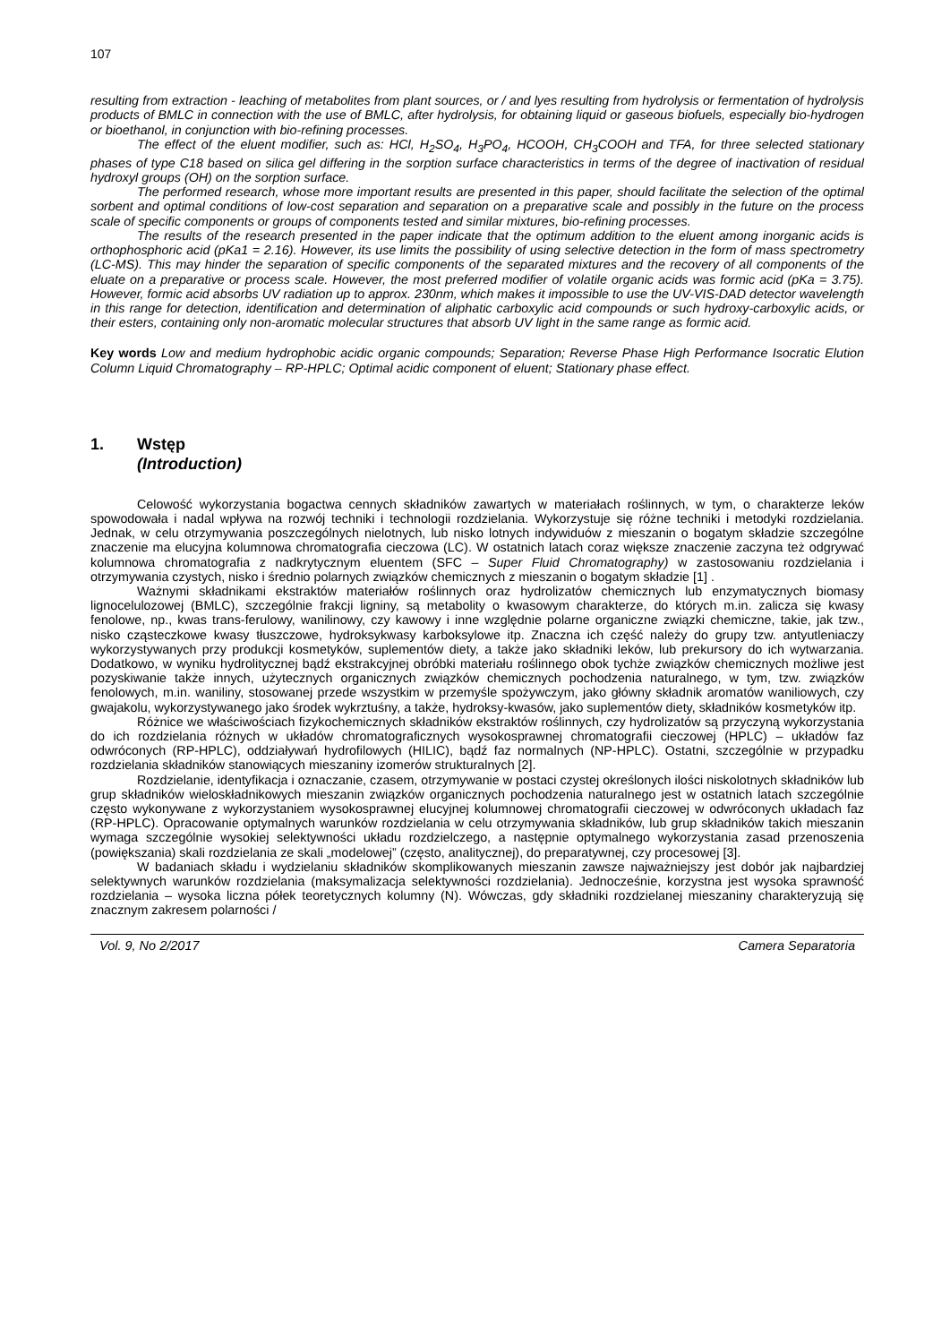107
resulting from extraction - leaching of metabolites from plant sources, or / and lyes resulting from hydrolysis or fermentation of hydrolysis products of BMLC in connection with the use of BMLC, after hydrolysis, for obtaining liquid or gaseous biofuels, especially bio-hydrogen or bioethanol, in conjunction with bio-refining processes.
The effect of the eluent modifier, such as: HCl, H<sub>2</sub>SO<sub>4</sub>, H<sub>3</sub>PO<sub>4</sub>, HCOOH, CH<sub>3</sub>COOH and TFA, for three selected stationary phases of type C18 based on silica gel differing in the sorption surface characteristics in terms of the degree of inactivation of residual hydroxyl groups (OH) on the sorption surface.
The performed research, whose more important results are presented in this paper, should facilitate the selection of the optimal sorbent and optimal conditions of low-cost separation and separation on a preparative scale and possibly in the future on the process scale of specific components or groups of components tested and similar mixtures, bio-refining processes.
The results of the research presented in the paper indicate that the optimum addition to the eluent among inorganic acids is orthophosphoric acid (pKa1 = 2.16). However, its use limits the possibility of using selective detection in the form of mass spectrometry (LC-MS). This may hinder the separation of specific components of the separated mixtures and the recovery of all components of the eluate on a preparative or process scale. However, the most preferred modifier of volatile organic acids was formic acid (pKa = 3.75). However, formic acid absorbs UV radiation up to approx. 230nm, which makes it impossible to use the UV-VIS-DAD detector wavelength in this range for detection, identification and determination of aliphatic carboxylic acid compounds or such hydroxy-carboxylic acids, or their esters, containing only non-aromatic molecular structures that absorb UV light in the same range as formic acid.
Key words Low and medium hydrophobic acidic organic compounds; Separation; Reverse Phase High Performance Isocratic Elution Column Liquid Chromatography – RP-HPLC; Optimal acidic component of eluent; Stationary phase effect.
1. Wstęp
(Introduction)
Celowość wykorzystania bogactwa cennych składników zawartych w materiałach roślinnych, w tym, o charakterze leków spowodowała i nadal wpływa na rozwój techniki i technologii rozdzielania. Wykorzystuje się różne techniki i metodyki rozdzielania. Jednak, w celu otrzymywania poszczególnych nielotnych, lub nisko lotnych indywiduów z mieszanin o bogatym składzie szczególne znaczenie ma elucyjna kolumnowa chromatografia cieczowa (LC). W ostatnich latach coraz większe znaczenie zaczyna też odgrywać kolumnowa chromatografia z nadkrytycznym eluentem (SFC – Super Fluid Chromatography) w zastosowaniu rozdzielania i otrzymywania czystych, nisko i średnio polarnych związków chemicznych z mieszanin o bogatym składzie [1] .
Ważnymi składnikami ekstraktów materiałów roślinnych oraz hydrolizatów chemicznych lub enzymatycznych biomasy lignocelulozowej (BMLC), szczególnie frakcji ligniny, są metabolity o kwasowym charakterze, do których m.in. zalicza się kwasy fenolowe, np., kwas trans-ferulowy, wanilinowy, czy kawowy i inne względnie polarne organiczne związki chemiczne, takie, jak tzw., nisko cząsteczkowe kwasy tłuszczowe, hydroksykwasy karboksylowe itp. Znaczna ich część należy do grupy tzw. antyutleniaczy wykorzystywanych przy produkcji kosmetyków, suplementów diety, a także jako składniki leków, lub prekursory do ich wytwarzania. Dodatkowo, w wyniku hydrolitycznej bądź ekstrakcyjnej obróbki materiału roślinnego obok tychże związków chemicznych możliwe jest pozyskiwanie także innych, użytecznych organicznych związków chemicznych pochodzenia naturalnego, w tym, tzw. związków fenolowych, m.in. waniliny, stosowanej przede wszystkim w przemyśle spożywczym, jako główny składnik aromatów waniliowych, czy gwajakolu, wykorzystywanego jako środek wykrztuśny, a także, hydroksy-kwasów, jako suplementów diety, składników kosmetyków itp.
Różnice we właściwościach fizykochemicznych składników ekstraktów roślinnych, czy hydrolizatów są przyczyną wykorzystania do ich rozdzielania różnych w układów chromatograficznych wysokosprawnej chromatografii cieczowej (HPLC) – układów faz odwróconych (RP-HPLC), oddziaływań hydrofilowych (HILIC), bądź faz normalnych (NP-HPLC). Ostatni, szczególnie w przypadku rozdzielania składników stanowiących mieszaniny izomerów strukturalnych [2].
Rozdzielanie, identyfikacja i oznaczanie, czasem, otrzymywanie w postaci czystej określonych ilości niskolotnych składników lub grup składników wieloskładnikowych mieszanin związków organicznych pochodzenia naturalnego jest w ostatnich latach szczególnie często wykonywane z wykorzystaniem wysokosprawnej elucyjnej kolumnowej chromatografii cieczowej w odwróconych układach faz (RP-HPLC). Opracowanie optymalnych warunków rozdzielania w celu otrzymywania składników, lub grup składników takich mieszanin wymaga szczególnie wysokiej selektywności układu rozdzielczego, a następnie optymalnego wykorzystania zasad przenoszenia (powiększania) skali rozdzielania ze skali „modelowej” (często, analitycznej), do preparatywnej, czy procesowej [3].
W badaniach składu i wydzielaniu składników skomplikowanych mieszanin zawsze najważniejszy jest dobór jak najbardziej selektywnych warunków rozdzielania (maksymalizacja selektywności rozdzielania). Jednocześnie, korzystna jest wysoka sprawność rozdzielania – wysoka liczna półek teoretycznych kolumny (N). Wówczas, gdy składniki rozdzielanej mieszaniny charakteryzują się znacznym zakresem polarności /
Vol. 9, No 2/2017 Camera Separatoria